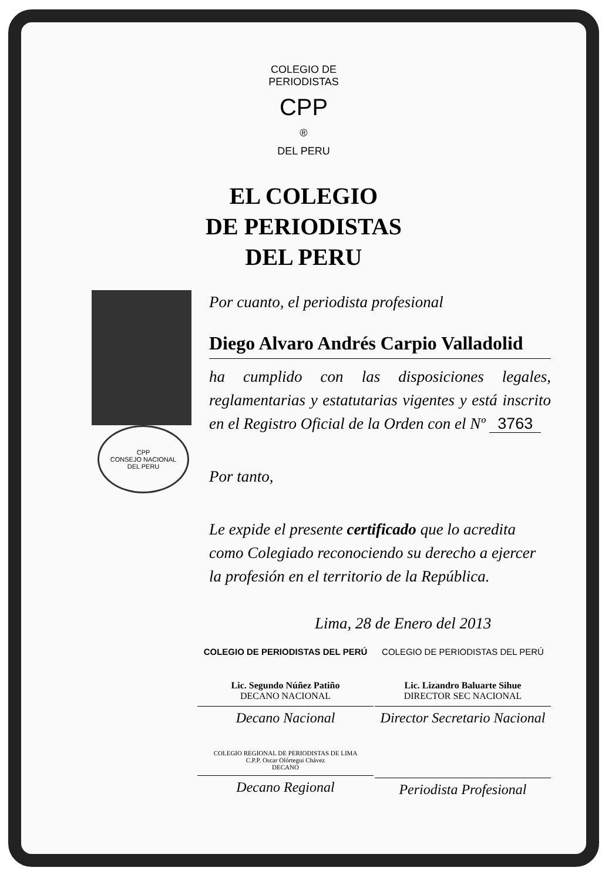COLEGIO DE PERIODISTAS
CPP
®
DEL PERU
EL COLEGIO
DE PERIODISTAS
DEL PERU
CPP
CONSEJO NACIONAL
DEL PERU
Por cuanto, el periodista profesional
Diego Alvaro Andrés Carpio Valladolid
ha cumplido con las disposiciones legales, reglamentarias y estatutarias vigentes y está inscrito en el Registro Oficial de la Orden con el Nº 3763
Por tanto,
Le expide el presente certificado que lo acredita como Colegiado reconociendo su derecho a ejercer la profesión en el territorio de la República.
Lima, 28 de Enero del 2013
COLEGIO DE PERIODISTAS DEL PERÚ
Lic. Segundo Núñez Patiño
DECANO NACIONAL
Decano Nacional
COLEGIO DE PERIODISTAS DEL PERÚ
Lic. Lizandro Baluarte Sihue
DIRECTOR SEC NACIONAL
Director Secretario Nacional
COLEGIO REGIONAL DE PERIODISTAS DE LIMA
C.P.P. Oscar Olórtegui Chávez
DECANO
Decano Regional
Periodista Profesional